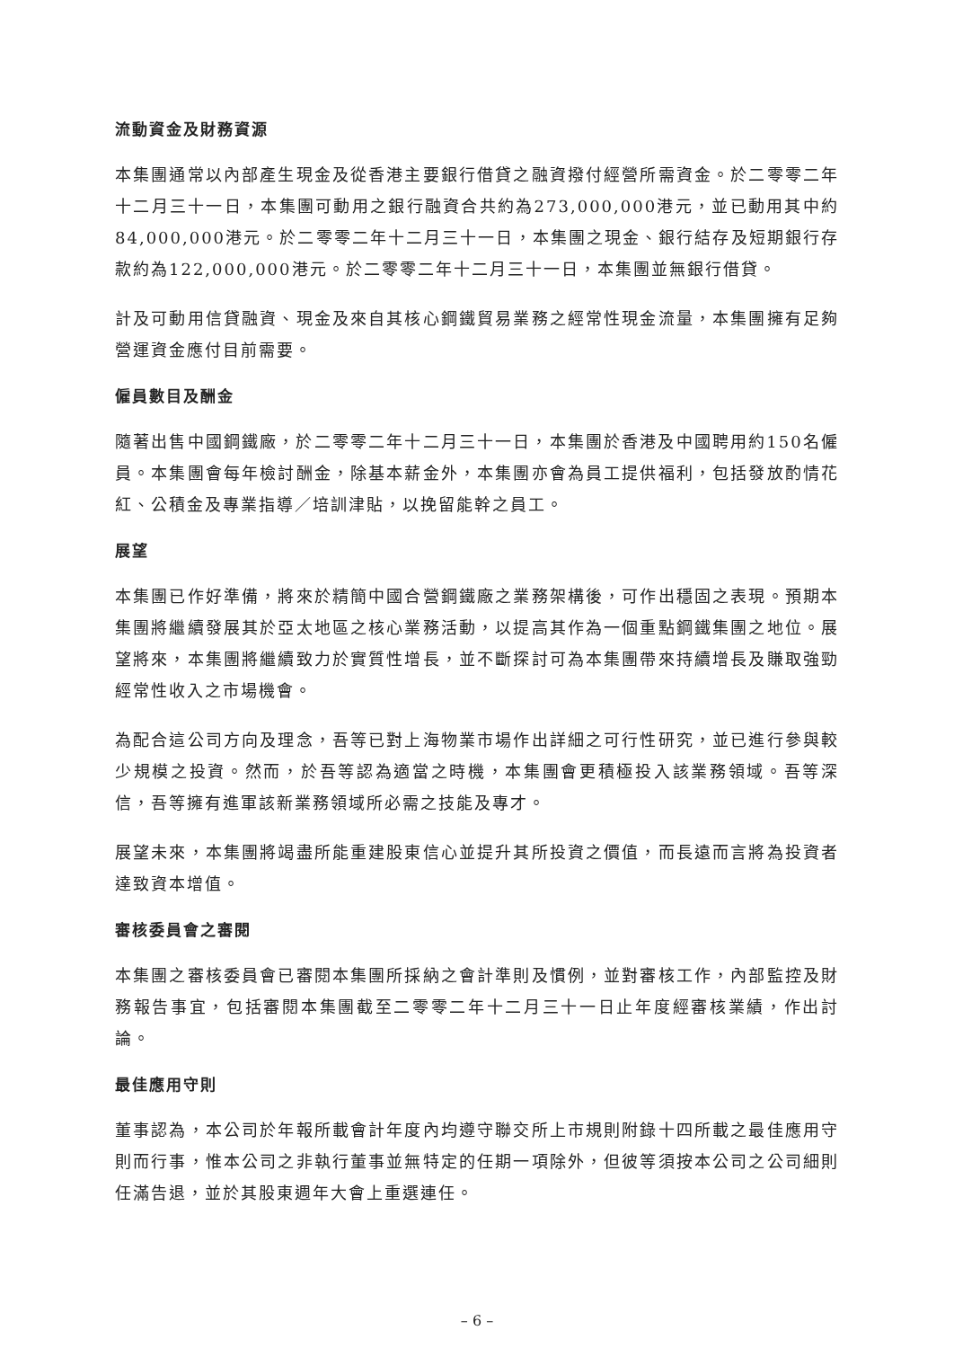流動資金及財務資源
本集團通常以內部產生現金及從香港主要銀行借貸之融資撥付經營所需資金。於二零零二年十二月三十一日，本集團可動用之銀行融資合共約為273,000,000港元，並已動用其中約84,000,000港元。於二零零二年十二月三十一日，本集團之現金、銀行結存及短期銀行存款約為122,000,000港元。於二零零二年十二月三十一日，本集團並無銀行借貸。
計及可動用信貸融資、現金及來自其核心鋼鐵貿易業務之經常性現金流量，本集團擁有足夠營運資金應付目前需要。
僱員數目及酬金
隨著出售中國鋼鐵廠，於二零零二年十二月三十一日，本集團於香港及中國聘用約150名僱員。本集團會每年檢討酬金，除基本薪金外，本集團亦會為員工提供福利，包括發放酌情花紅、公積金及專業指導／培訓津貼，以挽留能幹之員工。
展望
本集團已作好準備，將來於精簡中國合營鋼鐵廠之業務架構後，可作出穩固之表現。預期本集團將繼續發展其於亞太地區之核心業務活動，以提高其作為一個重點鋼鐵集團之地位。展望將來，本集團將繼續致力於實質性增長，並不斷探討可為本集團帶來持續增長及賺取強勁經常性收入之市場機會。
為配合這公司方向及理念，吾等已對上海物業市場作出詳細之可行性研究，並已進行參與較少規模之投資。然而，於吾等認為適當之時機，本集團會更積極投入該業務領域。吾等深信，吾等擁有進軍該新業務領域所必需之技能及專才。
展望未來，本集團將竭盡所能重建股東信心並提升其所投資之價值，而長遠而言將為投資者達致資本增值。
審核委員會之審閱
本集團之審核委員會已審閱本集團所採納之會計準則及慣例，並對審核工作，內部監控及財務報告事宜，包括審閱本集團截至二零零二年十二月三十一日止年度經審核業績，作出討論。
最佳應用守則
董事認為，本公司於年報所載會計年度內均遵守聯交所上市規則附錄十四所載之最佳應用守則而行事，惟本公司之非執行董事並無特定的任期一項除外，但彼等須按本公司之公司細則任滿告退，並於其股東週年大會上重選連任。
– 6 –